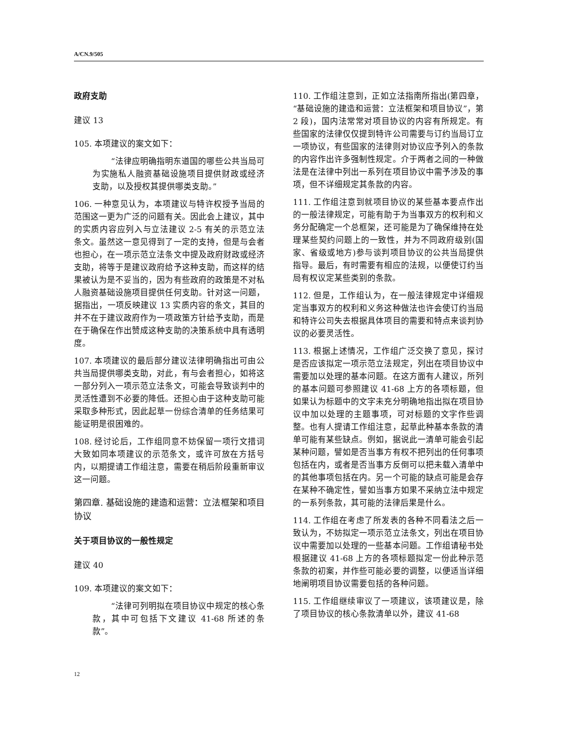A/CN.9/505
政府支助
建议 13
105. 本项建议的案文如下：
“法律应明确指明东道国的哪些公共当局可为实施私人融资基础设施项目提供财政或经济支助，以及授权其提供哪类支助。”
106. 一种意见认为，本项建议与特许权授予当局的范围这一更为广泛的问题有关。因此会上建议，其中的实质内容应列入与立法建议 2-5 有关的示范立法条文。虽然这一意见得到了一定的支持，但是与会者也担心，在一项示范立法条文中提及政府财政或经济支助，将等于是建议政府给予这种支助，而这样的结果被认为是不妥当的，因为有些政府的政策是不对私人融资基础设施项目提供任何支助。针对这一问题，据指出，一项反映建议 13 实质内容的条文，其目的并不在于建议政府作为一项政策方针给予支助，而是在于确保在作出赞成这种支助的决策系统中具有透明度。
107. 本项建议的最后部分建议法律明确指出可由公共当局提供哪类支助，对此，有与会者担心，如将这一部分列入一项示范立法条文，可能会导致谈判中的灵活性遭到不必要的降低。还担心由于这种支助可能采取多种形式，因此起草一份综合清单的任务结果可能证明是很困难的。
108. 经讨论后，工作组同意不妨保留一项行文措词大致如同本项建议的示范条文，或许可放在方括号内，以期提请工作组注意，需要在稍后阶段重新审议这一问题。
第四章. 基础设施的建造和运营：立法框架和项目协议
关于项目协议的一般性规定
建议 40
109. 本项建议的案文如下：
“法律可列明拟在项目协议中规定的核心条款，其中可包括下文建议 41-68 所述的条款”。
110. 工作组注意到，正如立法指南所指出(第四章，“基础设施的建造和运营：立法框架和项目协议”，第 2 段)，国内法常常对项目协议的内容有所规定。有些国家的法律仅仅提到特许公司需要与订约当局订立一项协议，有些国家的法律则对协议应予列入的条款的内容作出许多强制性规定。介于两者之间的一种做法是在法律中列出一系列在项目协议中需予涉及的事项，但不详细规定其条款的内容。
111. 工作组注意到就项目协议的某些基本要点作出的一般法律规定，可能有助于为当事双方的权利和义务分配确定一个总框架，还可能是为了确保维持在处理某些契约问题上的一致性，并为不同政府级别(国家、省级或地方)参与谈判项目协议的公共当局提供指导。最后，有时需要有相应的法规，以便使订约当局有权议定某些类别的条款。
112. 但是，工作组认为，在一般法律规定中详细规定当事双方的权利和义务这种做法也许会使订约当局和特许公司失去根据具体项目的需要和特点来谈判协议的必要灵活性。
113. 根据上述情况，工作组广泛交换了意见，探讨是否应该拟定一项示范立法规定，列出在项目协议中需要加以处理的基本问题。在这方面有人建议，所列的基本问题可参照建议 41-68 上方的各项标题，但如果认为标题中的文字未充分明确地指出拟在项目协议中加以处理的主题事项，可对标题的文字作些调整。也有人提请工作组注意，起草此种基本条款的清单可能有某些缺点。例如，据说此一清单可能会引起某种问题，譬如是否当事方有权不把列出的任何事项包括在内，或者是否当事方反倒可以把未载入清单中的其他事项包括在内。另一个可能的缺点可能是会存在某种不确定性，譬如当事方如果不采纳立法中规定的一系列条款，其可能的法律后果是什么。
114. 工作组在考虑了所发表的各种不同看法之后一致认为，不妨拟定一项示范立法条文，列出在项目协议中需要加以处理的一些基本问题。工作组请秘书处根据建议 41-68 上方的各项标题拟定一份此种示范条款的初案，并作些可能必要的调整，以便适当详细地阐明项目协议需要包括的各种问题。
115. 工作组继续审议了一项建议，该项建议是，除了项目协议的核心条款清单以外，建议 41-68
12